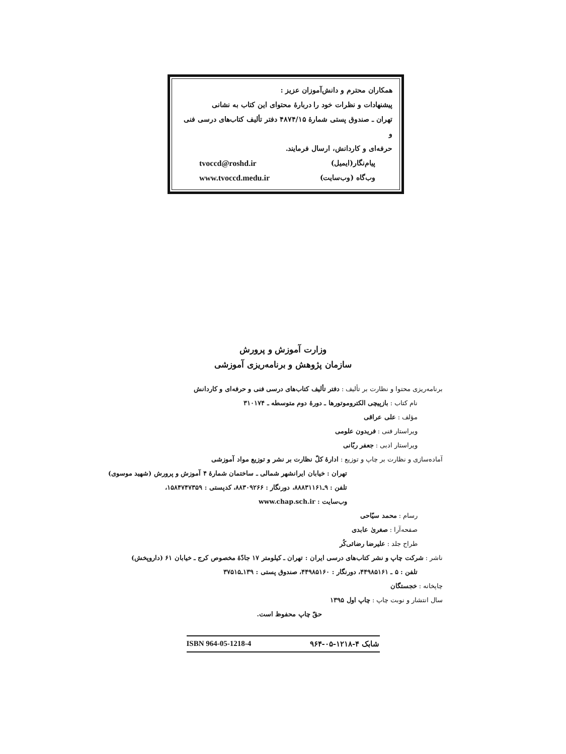همکاران محترم و دانش‌آموزان عزیز :
پیشنهادات و نظرات خود را دربارهٔ محتوای این کتاب به نشانی
تهران ـ صندوق پستی شمارهٔ ۴۸۷۴/۱۵ دفتر تألیف کتاب‌های درسی فنی و
حرفه‌ای و کاردانش، ارسال فرمایند.
پیام‌نگار(ایمیل) tvoccd@roshd.ir
وب‌گاه (وب‌سایت) www.tvoccd.medu.ir
وزارت آموزش و پرورش
سازمان پژوهش و برنامه‌ریزی آموزشی
برنامه‌ریزی محتوا و نظارت بر تألیف : دفتر تألیف کتاب‌های درسی فنی و حرفه‌ای و کاردانش
نام کتاب : بازپیچی الکتروموتورها ـ دورهٔ دوم متوسطه ـ ۳۱۰۱۷۴
مؤلف : علی عراقی
ویراستار فنی : فریدون علومی
ویراستار ادبی : جعفر ربّانی
آماده‌سازی و نظارت بر چاپ و توزیع : ادارهٔ کلّ نظارت بر نشر و توزیع مواد آموزشی
تهران : خیابان ایرانشهر شمالی ـ ساختمان شمارهٔ ۴ آموزش و پرورش (شهید موسوی)
تلفن : ۹ـ۸۸۸۳۱۱۶۱، دورنگار : ۸۸۳۰۹۲۶۶، کدپستی : ۱۵۸۴۷۴۷۳۵۹،
وب‌سایت : www.chap.sch.ir
رسام : محمد سیّاحی
صفحه‌آرا : صغریٰ عابدی
طراح جلد : علیرضا رضائی‌کُر
ناشر : شرکت چاپ و نشر کتاب‌های درسی ایران : تهران ـ کیلومتر ۱۷ جادّهٔ مخصوص کرج ـ خیابان ۶۱ (داروپخش)
تلفن : ۵ ـ ۴۴۹۸۵۱۶۱، دورنگار : ۴۴۹۸۵۱۶۰، صندوق پستی : ۱۳۹ـ۳۷۵۱۵
چاپخانه : خجستگان
سال انتشار و نوبت چاپ : چاپ اول ۱۳۹۵
حقّ چاپ محفوظ است.
شابک ۴-۱۲۱۸-۰۵-۹۶۴ ISBN 964-05-1218-4